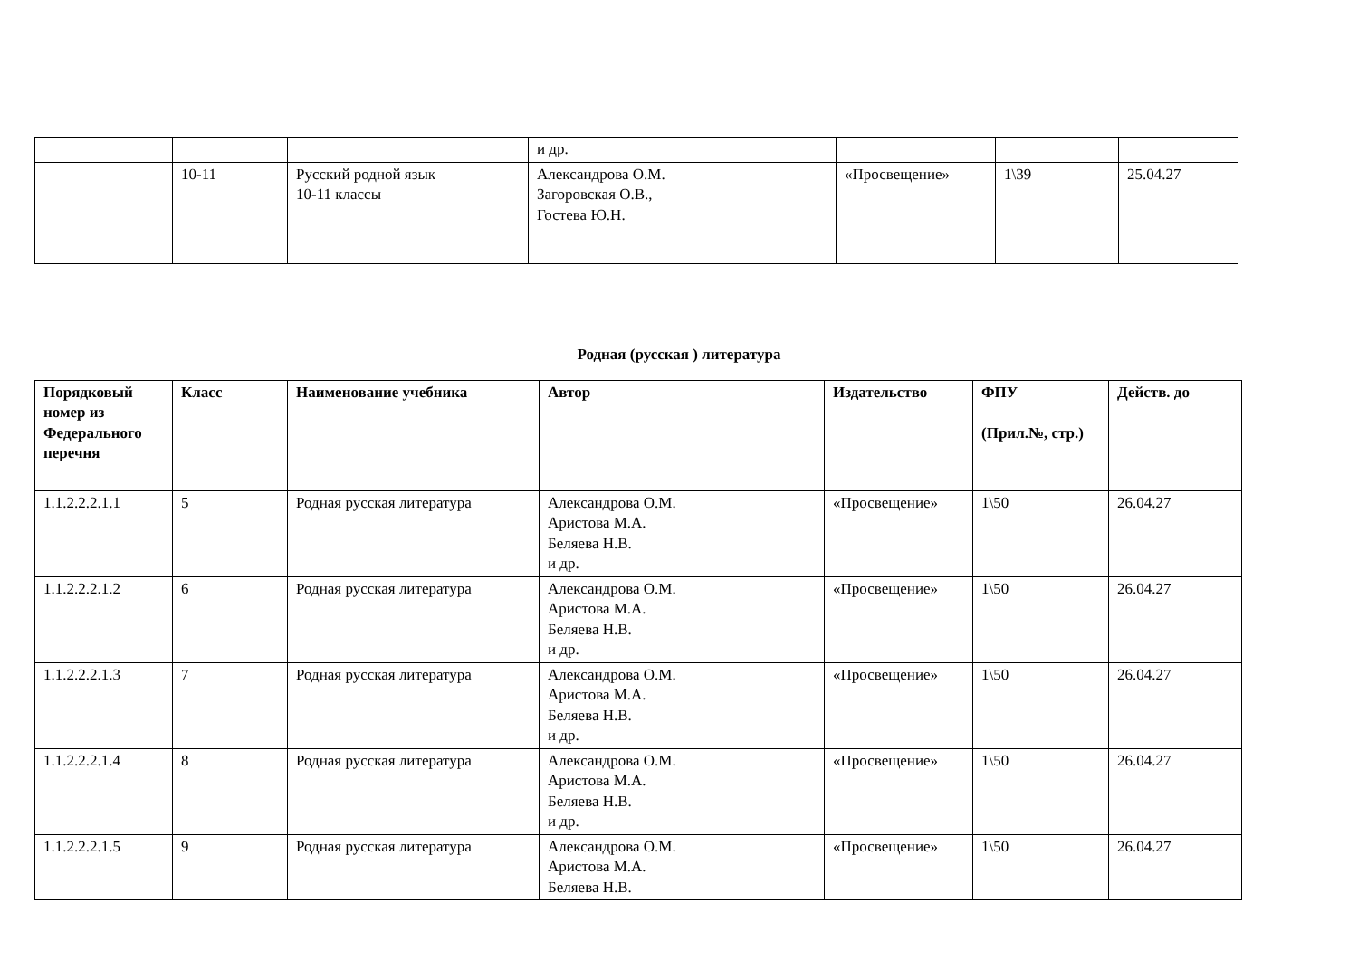| | | | и др. | | | |
| | 10-11 | Русский родной язык 10-11 классы | Александрова О.М. Загоровская О.В., Гостева Ю.Н. | «Просвещение» | 1\39 | 25.04.27 |
Родная (русская ) литература
| Порядковый номер из Федерального перечня | Класс | Наименование учебника | Автор | Издательство | ФПУ (Прил.№, стр.) | Действ. до |
| --- | --- | --- | --- | --- | --- | --- |
| 1.1.2.2.2.1.1 | 5 | Родная русская литература | Александрова О.М. Аристова М.А. Беляева Н.В. и др. | «Просвещение» | 1\50 | 26.04.27 |
| 1.1.2.2.2.1.2 | 6 | Родная русская литература | Александрова О.М. Аристова М.А. Беляева Н.В. и др. | «Просвещение» | 1\50 | 26.04.27 |
| 1.1.2.2.2.1.3 | 7 | Родная русская литература | Александрова О.М. Аристова М.А. Беляева Н.В. и др. | «Просвещение» | 1\50 | 26.04.27 |
| 1.1.2.2.2.1.4 | 8 | Родная русская литература | Александрова О.М. Аристова М.А. Беляева Н.В. и др. | «Просвещение» | 1\50 | 26.04.27 |
| 1.1.2.2.2.1.5 | 9 | Родная русская литература | Александрова О.М. Аристова М.А. Беляева Н.В. | «Просвещение» | 1\50 | 26.04.27 |